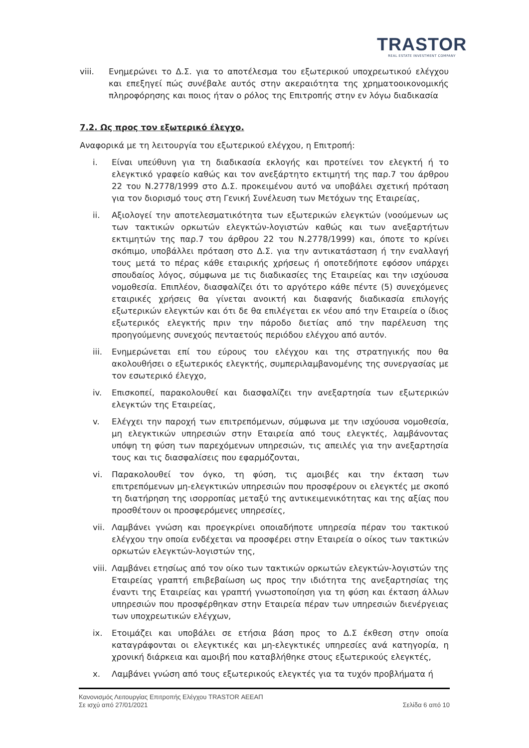TRASTOR
REAL ESTATE INVESTMENT COMPANY
viii. Ενημερώνει το Δ.Σ. για το αποτέλεσμα του εξωτερικού υποχρεωτικού ελέγχου και επεξηγεί πώς συνέβαλε αυτός στην ακεραιότητα της χρηματοοικονομικής πληροφόρησης και ποιος ήταν ο ρόλος της Επιτροπής στην εν λόγω διαδικασία
7.2. Ως προς τον εξωτερικό έλεγχο.
Αναφορικά με τη λειτουργία του εξωτερικού ελέγχου, η Επιτροπή:
i. Είναι υπεύθυνη για τη διαδικασία εκλογής και προτείνει τον ελεγκτή ή το ελεγκτικό γραφείο καθώς και τον ανεξάρτητο εκτιμητή της παρ.7 του άρθρου 22 του Ν.2778/1999 στο Δ.Σ. προκειμένου αυτό να υποβάλει σχετική πρόταση για τον διορισμό τους στη Γενική Συνέλευση των Μετόχων της Εταιρείας,
ii. Αξιολογεί την αποτελεσματικότητα των εξωτερικών ελεγκτών (νοούμενων ως των τακτικών ορκωτών ελεγκτών-λογιστών καθώς και των ανεξαρτήτων εκτιμητών της παρ.7 του άρθρου 22 του Ν.2778/1999) και, όποτε το κρίνει σκόπιμο, υποβάλλει πρόταση στο Δ.Σ. για την αντικατάσταση ή την εναλλαγή τους μετά το πέρας κάθε εταιρικής χρήσεως ή οποτεδήποτε εφόσον υπάρχει σπουδαίος λόγος, σύμφωνα με τις διαδικασίες της Εταιρείας και την ισχύουσα νομοθεσία. Επιπλέον, διασφαλίζει ότι το αργότερο κάθε πέντε (5) συνεχόμενες εταιρικές χρήσεις θα γίνεται ανοικτή και διαφανής διαδικασία επιλογής εξωτερικών ελεγκτών και ότι δε θα επιλέγεται εκ νέου από την Εταιρεία ο ίδιος εξωτερικός ελεγκτής πριν την πάροδο διετίας από την παρέλευση της προηγούμενης συνεχούς πενταετούς περιόδου ελέγχου από αυτόν.
iii. Ενημερώνεται επί του εύρους του ελέγχου και της στρατηγικής που θα ακολουθήσει ο εξωτερικός ελεγκτής, συμπεριλαμβανομένης της συνεργασίας με τον εσωτερικό έλεγχο,
iv. Επισκοπεί, παρακολουθεί και διασφαλίζει την ανεξαρτησία των εξωτερικών ελεγκτών της Εταιρείας,
v. Ελέγχει την παροχή των επιτρεπόμενων, σύμφωνα με την ισχύουσα νομοθεσία, μη ελεγκτικών υπηρεσιών στην Εταιρεία από τους ελεγκτές, λαμβάνοντας υπόψη τη φύση των παρεχόμενων υπηρεσιών, τις απειλές για την ανεξαρτησία τους και τις διασφαλίσεις που εφαρμόζονται,
vi. Παρακολουθεί τον όγκο, τη φύση, τις αμοιβές και την έκταση των επιτρεπόμενων μη-ελεγκτικών υπηρεσιών που προσφέρουν οι ελεγκτές με σκοπό τη διατήρηση της ισορροπίας μεταξύ της αντικειμενικότητας και της αξίας που προσθέτουν οι προσφερόμενες υπηρεσίες,
vii. Λαμβάνει γνώση και προεγκρίνει οποιαδήποτε υπηρεσία πέραν του τακτικού ελέγχου την οποία ενδέχεται να προσφέρει στην Εταιρεία ο οίκος των τακτικών ορκωτών ελεγκτών-λογιστών της,
viii. Λαμβάνει ετησίως από τον οίκο των τακτικών ορκωτών ελεγκτών-λογιστών της Εταιρείας γραπτή επιβεβαίωση ως προς την ιδιότητα της ανεξαρτησίας της έναντι της Εταιρείας και γραπτή γνωστοποίηση για τη φύση και έκταση άλλων υπηρεσιών που προσφέρθηκαν στην Εταιρεία πέραν των υπηρεσιών διενέργειας των υποχρεωτικών ελέγχων,
ix. Ετοιμάζει και υποβάλει σε ετήσια βάση προς το Δ.Σ έκθεση στην οποία καταγράφονται οι ελεγκτικές και μη-ελεγκτικές υπηρεσίες ανά κατηγορία, η χρονική διάρκεια και αμοιβή που καταβλήθηκε στους εξωτερικούς ελεγκτές,
x. Λαμβάνει γνώση από τους εξωτερικούς ελεγκτές για τα τυχόν προβλήματα ή
Κανονισμός Λειτουργίας Επιτροπής Ελέγχου TRASTOR ΑΕΕΑΠ
Σε ισχύ από 27/01/2021 Σελίδα 6 από 10